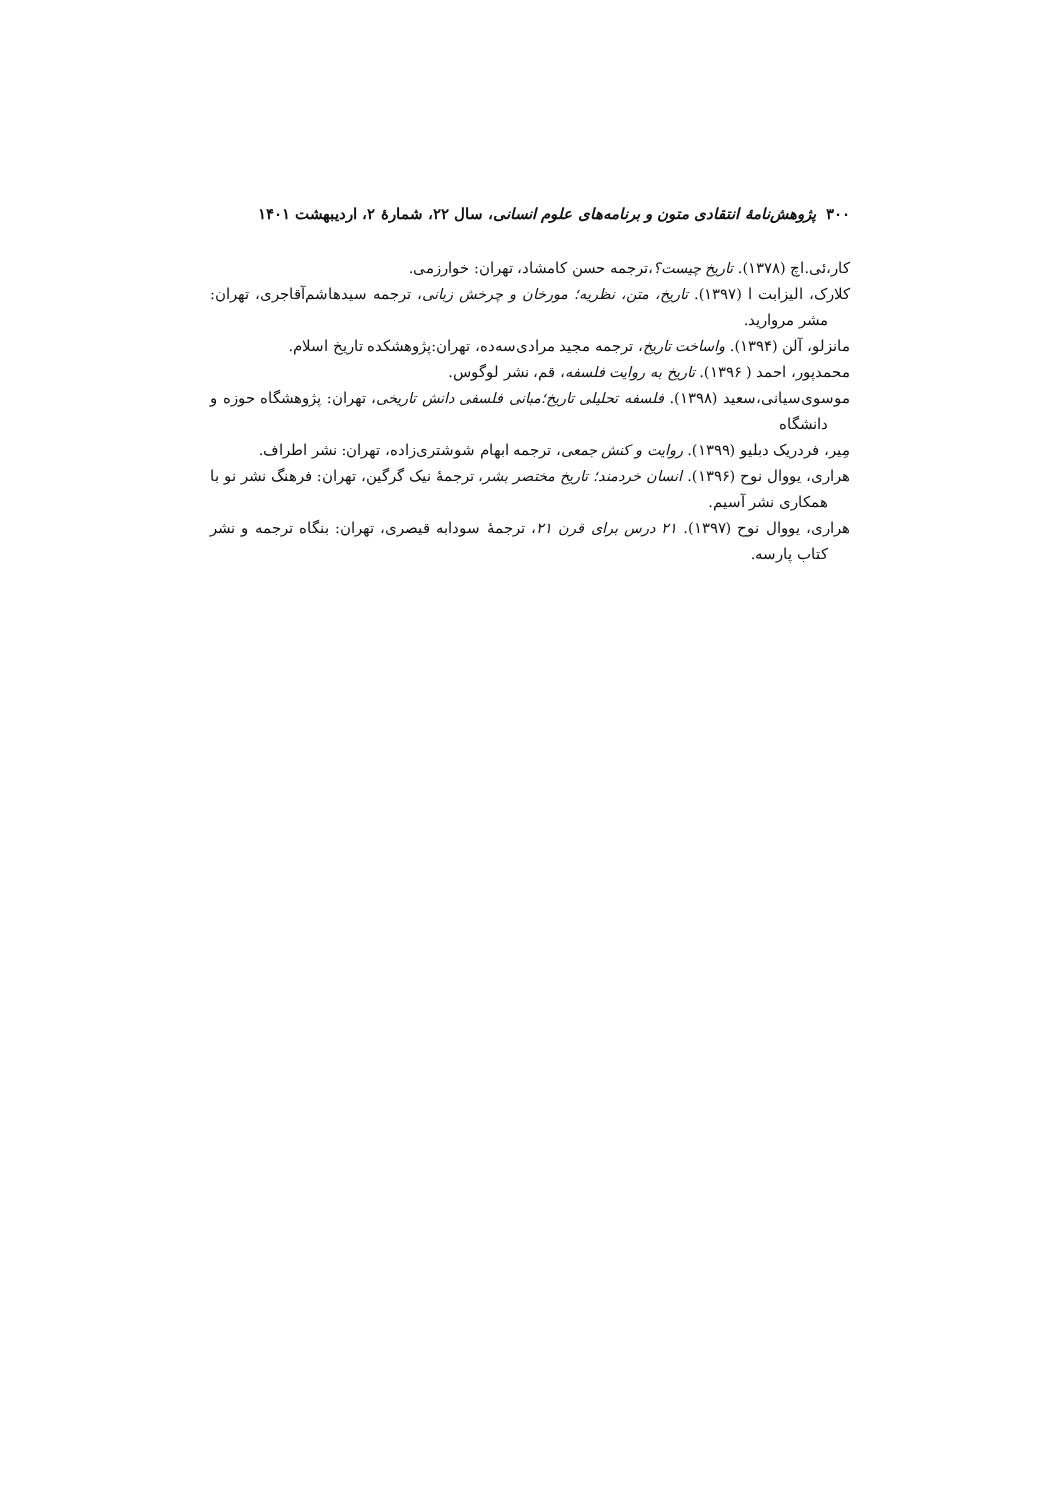۳۰۰ پژوهش‌نامهٔ انتقادی متون و برنامه‌های علوم انسانی، سال ۲۲، شمارهٔ ۲، اردیبهشت ۱۴۰۱
کار،ئی.اچ (۱۳۷۸). تاریخ چیست؟،ترجمه حسن کامشاد، تهران: خوارزمی.
کلارک، الیزابت ا (۱۳۹۷). تاریخ، متن، نظریه؛ مورخان و چرخش زبانی، ترجمه سیدهاشم‌آقاجری، تهران: مشر مروارید.
مانزلو، آلن (۱۳۹۴). واساخت تاریخ، ترجمه مجید مرادی‌سه‌ده، تهران:پژوهشکده تاریخ اسلام.
محمدپور، احمد ( ۱۳۹۶). تاریخ به روایت فلسفه، قم، نشر لوگوس.
موسوی‌سیانی،سعید (۱۳۹۸). فلسفه تحلیلی تاریخ؛مبانی فلسفی دانش تاریخی، تهران: پژوهشگاه حوزه و دانشگاه
مِیر، فردریک دبلیو (۱۳۹۹). روایت و کنش جمعی، ترجمه ابهام شوشتری‌زاده، تهران: نشر اطراف.
هراری، یووال نوح (۱۳۹۶). انسان خردمند؛ تاریخ مختصر بشر، ترجمهٔ نیک گرگین، تهران: فرهنگ نشر نو با همکاری نشر آسیم.
هراری، یووال نوح (۱۳۹۷). ۲۱ درس برای قرن ۲۱، ترجمهٔ سودابه قیصری، تهران: بنگاه ترجمه و نشر کتاب پارسه.